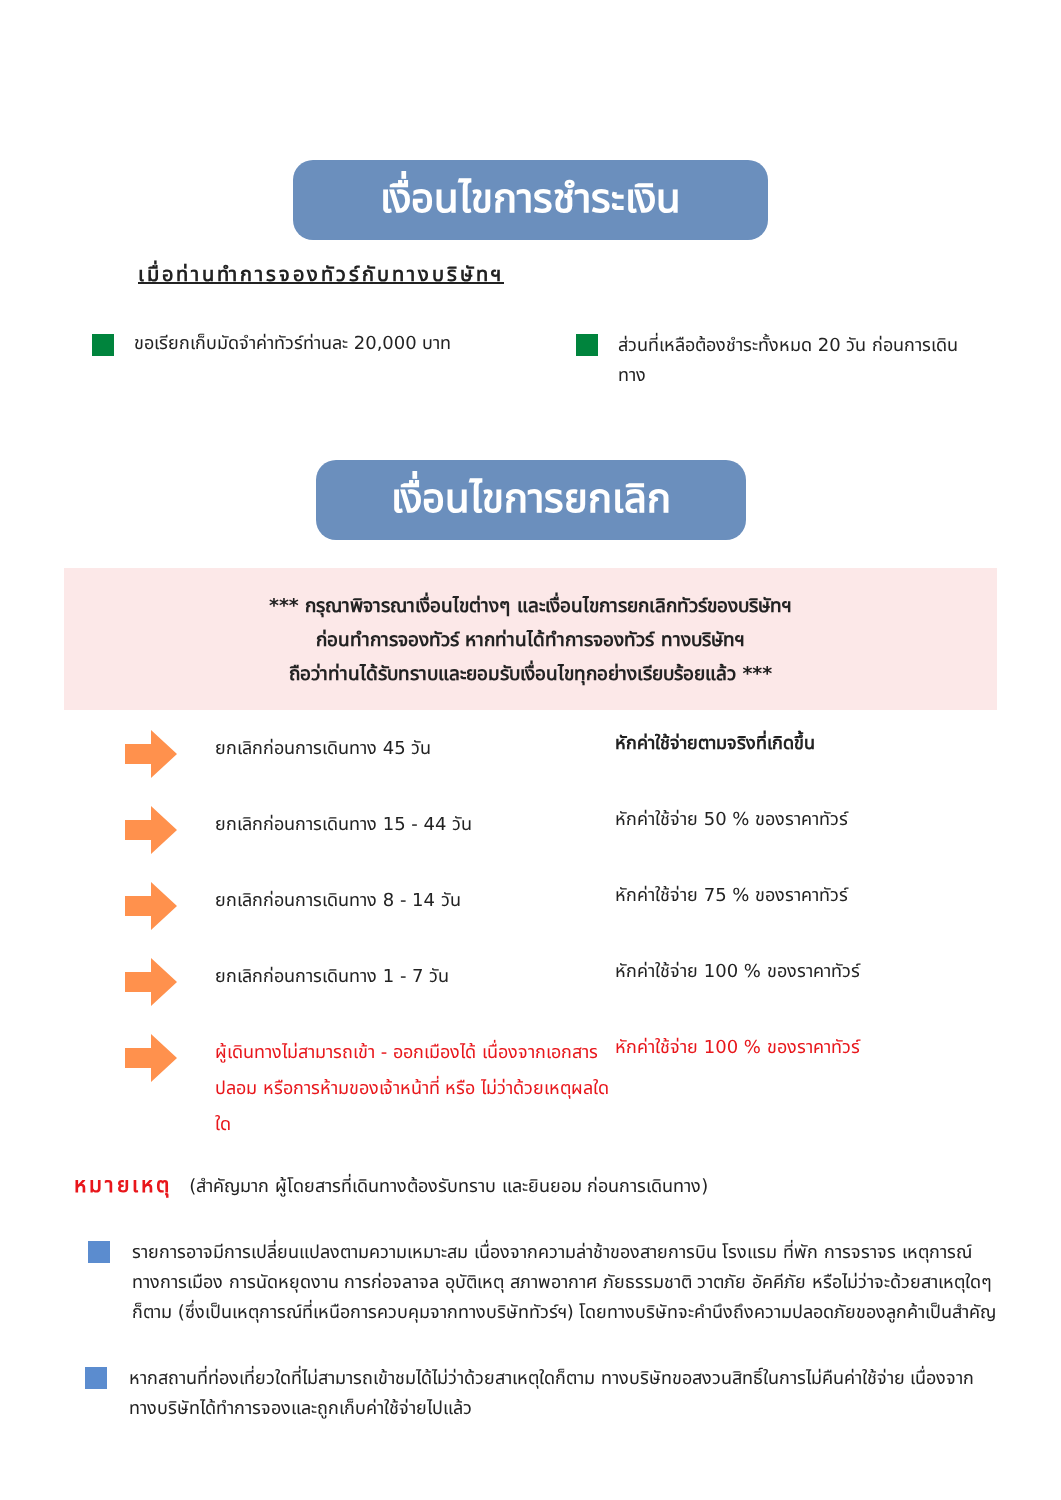เงื่อนไขการชำระเงิน
เมื่อท่านทำการจองทัวร์กับทางบริษัทฯ
ขอเรียกเก็บมัดจำค่าทัวร์ท่านละ 20,000 บาท
ส่วนที่เหลือต้องชำระทั้งหมด 20 วัน ก่อนการเดินทาง
เงื่อนไขการยกเลิก
*** กรุณาพิจารณาเงื่อนไขต่างๆ และเงื่อนไขการยกเลิกทัวร์ของบริษัทฯ
ก่อนทำการจองทัวร์ หากท่านได้ทำการจองทัวร์ ทางบริษัทฯ
ถือว่าท่านได้รับทราบและยอมรับเงื่อนไขทุกอย่างเรียบร้อยแล้ว ***
ยกเลิกก่อนการเดินทาง 45 วัน
หักค่าใช้จ่ายตามจริงที่เกิดขึ้น
ยกเลิกก่อนการเดินทาง 15 - 44 วัน
หักค่าใช้จ่าย 50 % ของราคาทัวร์
ยกเลิกก่อนการเดินทาง 8 - 14 วัน
หักค่าใช้จ่าย 75 % ของราคาทัวร์
ยกเลิกก่อนการเดินทาง 1 - 7 วัน
หักค่าใช้จ่าย 100 % ของราคาทัวร์
ผู้เดินทางไม่สามารถเข้า - ออกเมืองได้ เนื่องจากเอกสารปลอม หรือการห้ามของเจ้าหน้าที่ หรือ ไม่ว่าด้วยเหตุผลใดใด
หักค่าใช้จ่าย 100 % ของราคาทัวร์
หมายเหตุ (สำคัญมาก ผู้โดยสารที่เดินทางต้องรับทราบ และยินยอม ก่อนการเดินทาง)
รายการอาจมีการเปลี่ยนแปลงตามความเหมาะสม เนื่องจากความล่าช้าของสายการบิน โรงแรม ที่พัก การจราจร เหตุการณ์ทางการเมือง การนัดหยุดงาน การก่อจลาจล อุบัติเหตุ สภาพอากาศ ภัยธรรมชาติ วาตภัย อัคคีภัย หรือไม่ว่าจะด้วยสาเหตุใดๆ ก็ตาม (ซึ่งเป็นเหตุการณ์ที่เหนือการควบคุมจากทางบริษัททัวร์ฯ) โดยทางบริษัทจะคำนึงถึงความปลอดภัยของลูกค้าเป็นสำคัญ
หากสถานที่ท่องเที่ยวใดที่ไม่สามารถเข้าชมได้ไม่ว่าด้วยสาเหตุใดก็ตาม ทางบริษัทขอสงวนสิทธิ์ในการไม่คืนค่าใช้จ่าย เนื่องจากทางบริษัทได้ทำการจองและถูกเก็บค่าใช้จ่ายไปแล้ว